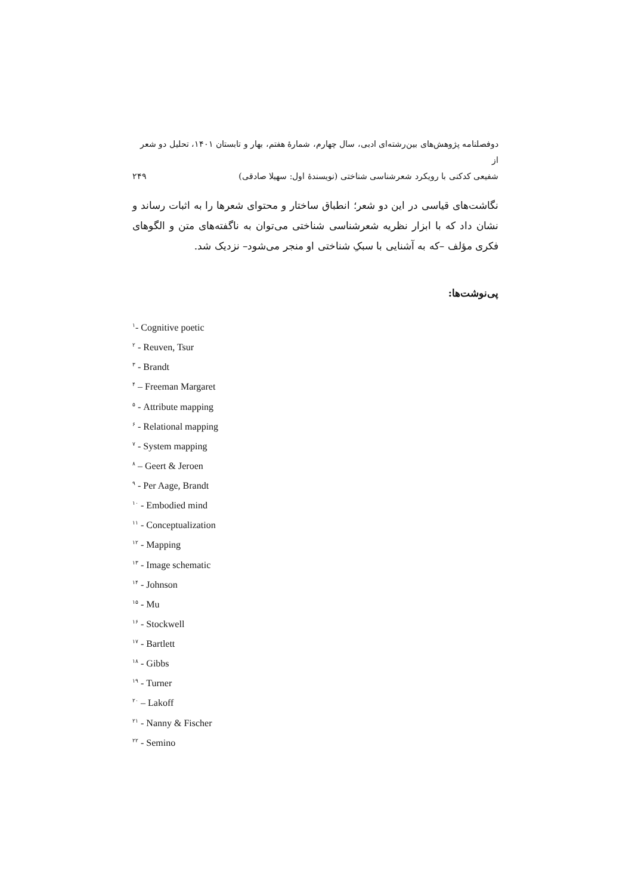دوفصلنامه پژوهش‌های بین‌رشته‌ای ادبی، سال چهارم، شمارهٔ هفتم، بهار و تابستان ۱۴۰۱، تحلیل دو شعر از
شفیعی کدکنی با رویکرد شعرشناسی شناختی (نویسندهٔ اول: سهیلا صادقی) ۲۴۹
نگاشت‌های قیاسی در این دو شعر؛ انطباق ساختار و محتوای شعرها را به اثبات رساند و نشان داد که با ابزار نظریه شعرشناسی شناختی می‌توان به ناگفته‌های متن و الگوهای فکری مؤلف –که به آشنایی با سبکِ شناختی او منجر می‌شود– نزدیک شد.
پی‌نوشت‌ها:
<sup>۱</sup>- Cognitive poetic
<sup>۲</sup> - Reuven, Tsur
<sup>۳</sup> - Brandt
<sup>۴</sup> – Freeman Margaret
<sup>۵</sup> - Attribute mapping
<sup>۶</sup> - Relational mapping
<sup>۷</sup> - System mapping
<sup>۸</sup> – Geert & Jeroen
<sup>۹</sup> - Per Aage, Brandt
<sup>۱۰</sup> - Embodied mind
<sup>۱۱</sup> - Conceptualization
<sup>۱۲</sup> - Mapping
<sup>۱۳</sup> - Image schematic
<sup>۱۴</sup> - Johnson
<sup>۱۵</sup> - Mu
<sup>۱۶</sup> - Stockwell
<sup>۱۷</sup> - Bartlett
<sup>۱۸</sup> - Gibbs
<sup>۱۹</sup> - Turner
<sup>۲۰</sup> – Lakoff
<sup>۲۱</sup> - Nanny & Fischer
<sup>۲۲</sup> - Semino